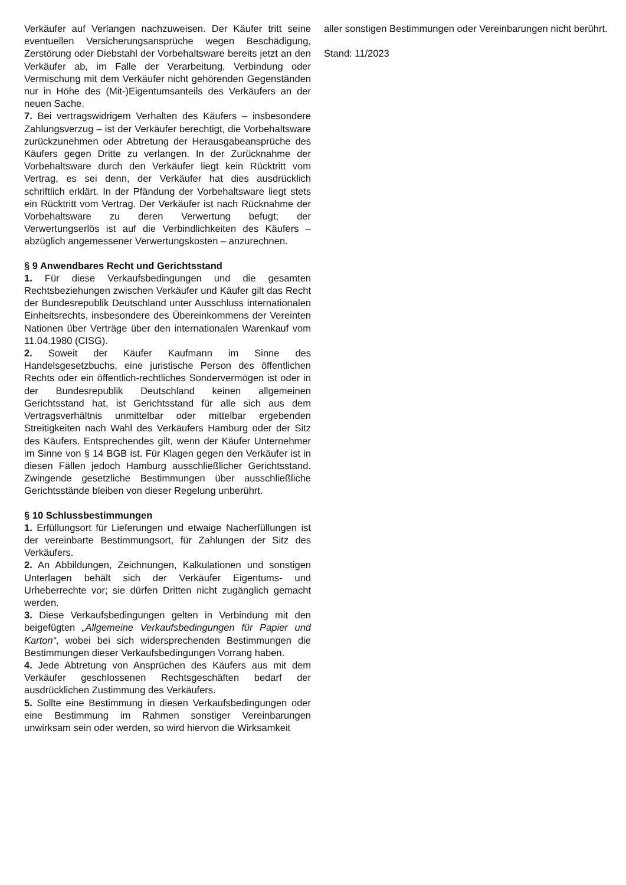Verkäufer auf Verlangen nachzuweisen. Der Käufer tritt seine eventuellen Versicherungsansprüche wegen Beschädigung, Zerstörung oder Diebstahl der Vorbehaltsware bereits jetzt an den Verkäufer ab, im Falle der Verarbeitung, Verbindung oder Vermischung mit dem Verkäufer nicht gehörenden Gegenständen nur in Höhe des (Mit-)Eigentumsanteils des Verkäufers an der neuen Sache.
7. Bei vertragswidrigem Verhalten des Käufers – insbesondere Zahlungsverzug – ist der Verkäufer berechtigt, die Vorbehaltsware zurückzunehmen oder Abtretung der Herausgabeansprüche des Käufers gegen Dritte zu verlangen. In der Zurücknahme der Vorbehaltsware durch den Verkäufer liegt kein Rücktritt vom Vertrag, es sei denn, der Verkäufer hat dies ausdrücklich schriftlich erklärt. In der Pfändung der Vorbehaltsware liegt stets ein Rücktritt vom Vertrag. Der Verkäufer ist nach Rücknahme der Vorbehaltsware zu deren Verwertung befugt; der Verwertungserlös ist auf die Verbindlichkeiten des Käufers – abzüglich angemessener Verwertungskosten – anzurechnen.
§ 9 Anwendbares Recht und Gerichtsstand
1. Für diese Verkaufsbedingungen und die gesamten Rechtsbeziehungen zwischen Verkäufer und Käufer gilt das Recht der Bundesrepublik Deutschland unter Ausschluss internationalen Einheitsrechts, insbesondere des Übereinkommens der Vereinten Nationen über Verträge über den internationalen Warenkauf vom 11.04.1980 (CISG).
2. Soweit der Käufer Kaufmann im Sinne des Handelsgesetzbuchs, eine juristische Person des öffentlichen Rechts oder ein öffentlich-rechtliches Sondervermögen ist oder in der Bundesrepublik Deutschland keinen allgemeinen Gerichtsstand hat, ist Gerichtsstand für alle sich aus dem Vertragsverhältnis unmittelbar oder mittelbar ergebenden Streitigkeiten nach Wahl des Verkäufers Hamburg oder der Sitz des Käufers. Entsprechendes gilt, wenn der Käufer Unternehmer im Sinne von § 14 BGB ist. Für Klagen gegen den Verkäufer ist in diesen Fällen jedoch Hamburg ausschließlicher Gerichtsstand. Zwingende gesetzliche Bestimmungen über ausschließliche Gerichtsstände bleiben von dieser Regelung unberührt.
§ 10 Schlussbestimmungen
1. Erfüllungsort für Lieferungen und etwaige Nacherfüllungen ist der vereinbarte Bestimmungsort, für Zahlungen der Sitz des Verkäufers.
2. An Abbildungen, Zeichnungen, Kalkulationen und sonstigen Unterlagen behält sich der Verkäufer Eigentums- und Urheberrechte vor; sie dürfen Dritten nicht zugänglich gemacht werden.
3. Diese Verkaufsbedingungen gelten in Verbindung mit den beigefügten „Allgemeine Verkaufsbedingungen für Papier und Karton“, wobei bei sich widersprechenden Bestimmungen die Bestimmungen dieser Verkaufsbedingungen Vorrang haben.
4. Jede Abtretung von Ansprüchen des Käufers aus mit dem Verkäufer geschlossenen Rechtsgeschäften bedarf der ausdrücklichen Zustimmung des Verkäufers.
5. Sollte eine Bestimmung in diesen Verkaufsbedingungen oder eine Bestimmung im Rahmen sonstiger Vereinbarungen unwirksam sein oder werden, so wird hiervon die Wirksamkeit
aller sonstigen Bestimmungen oder Vereinbarungen nicht berührt.
Stand: 11/2023